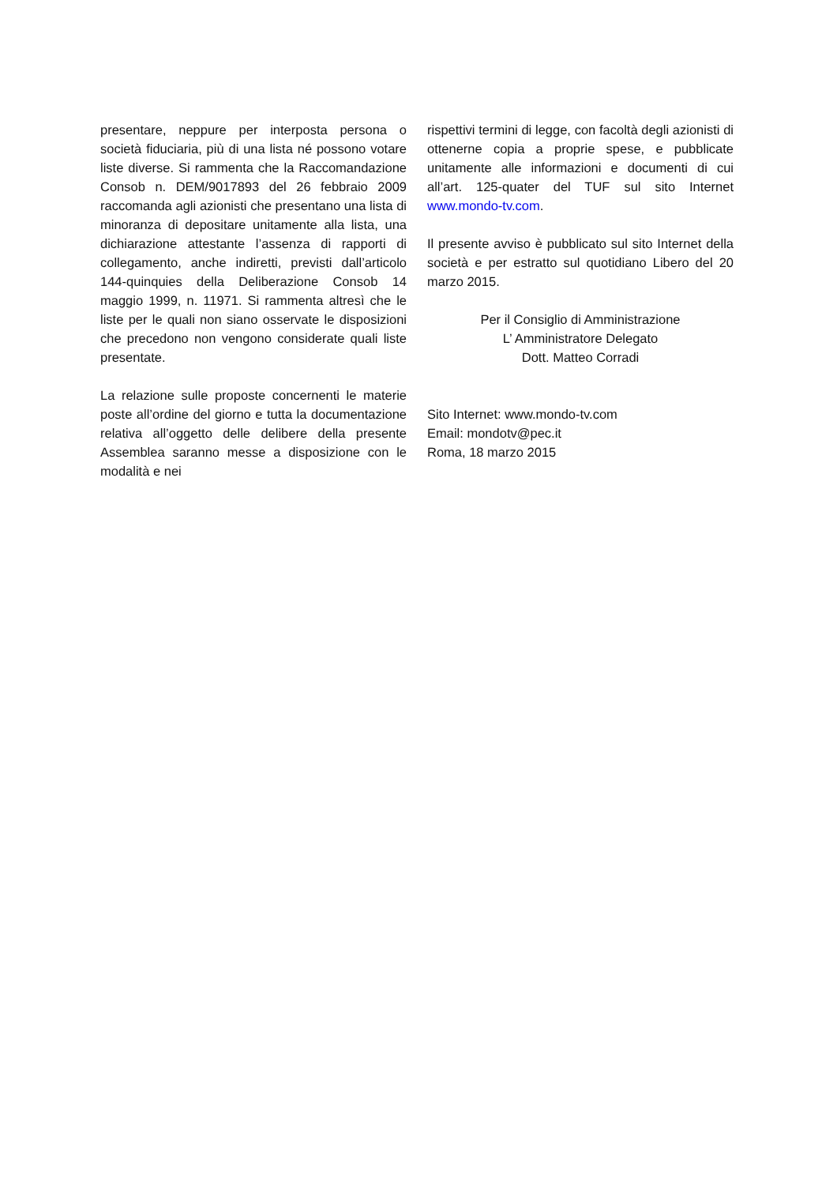presentare, neppure per interposta persona o società fiduciaria, più di una lista né possono votare liste diverse. Si rammenta che la Raccomandazione Consob n. DEM/9017893 del 26 febbraio 2009 raccomanda agli azionisti che presentano una lista di minoranza di depositare unitamente alla lista, una dichiarazione attestante l’assenza di rapporti di collegamento, anche indiretti, previsti dall’articolo 144-quinquies della Deliberazione Consob 14 maggio 1999, n. 11971. Si rammenta altresì che le liste per le quali non siano osservate le disposizioni che precedono non vengono considerate quali liste presentate.
La relazione sulle proposte concernenti le materie poste all’ordine del giorno e tutta la documentazione relativa all’oggetto delle delibere della presente Assemblea saranno messe a disposizione con le modalità e nei
rispettivi termini di legge, con facoltà degli azionisti di ottenerne copia a proprie spese, e pubblicate unitamente alle informazioni e documenti di cui all’art. 125-quater del TUF sul sito Internet www.mondo-tv.com.
Il presente avviso è pubblicato sul sito Internet della società e per estratto sul quotidiano Libero del 20 marzo 2015.
Per il Consiglio di Amministrazione
L’ Amministratore Delegato
Dott. Matteo Corradi
Sito Internet: www.mondo-tv.com
Email: mondotv@pec.it
Roma, 18 marzo 2015